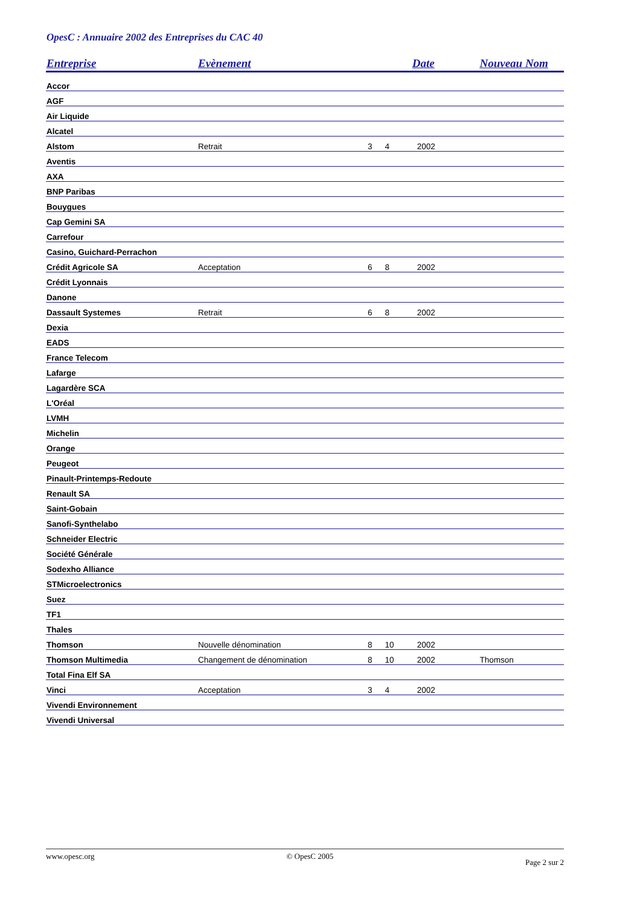OpesC : Annuaire 2002 des Entreprises du CAC 40
| Entreprise | Evènement | Date | | | Nouveau Nom |
| --- | --- | --- | --- | --- | --- |
| Accor | | | | | |
| AGF | | | | | |
| Air Liquide | | | | | |
| Alcatel | | | | | |
| Alstom | Retrait | 3 | 4 | 2002 | |
| Aventis | | | | | |
| AXA | | | | | |
| BNP Paribas | | | | | |
| Bouygues | | | | | |
| Cap Gemini SA | | | | | |
| Carrefour | | | | | |
| Casino, Guichard-Perrachon | | | | | |
| Crédit Agricole SA | Acceptation | 6 | 8 | 2002 | |
| Crédit Lyonnais | | | | | |
| Danone | | | | | |
| Dassault Systemes | Retrait | 6 | 8 | 2002 | |
| Dexia | | | | | |
| EADS | | | | | |
| France Telecom | | | | | |
| Lafarge | | | | | |
| Lagardère SCA | | | | | |
| L'Oréal | | | | | |
| LVMH | | | | | |
| Michelin | | | | | |
| Orange | | | | | |
| Peugeot | | | | | |
| Pinault-Printemps-Redoute | | | | | |
| Renault SA | | | | | |
| Saint-Gobain | | | | | |
| Sanofi-Synthelabo | | | | | |
| Schneider Electric | | | | | |
| Société Générale | | | | | |
| Sodexho Alliance | | | | | |
| STMicroelectronics | | | | | |
| Suez | | | | | |
| TF1 | | | | | |
| Thales | | | | | |
| Thomson | Nouvelle dénomination | 8 | 10 | 2002 | |
| Thomson Multimedia | Changement de dénomination | 8 | 10 | 2002 | Thomson |
| Total Fina Elf SA | | | | | |
| Vinci | Acceptation | 3 | 4 | 2002 | |
| Vivendi Environnement | | | | | |
| Vivendi Universal | | | | | |
www.opesc.org © OpesC 2005 Page 2 sur 2